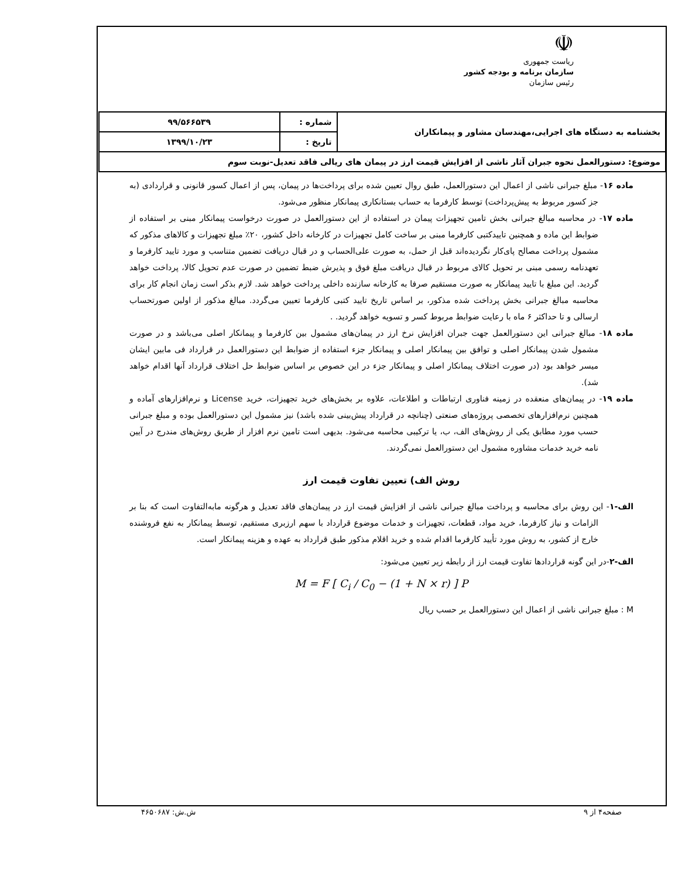☫
ریاست جمهوری
سازمان برنامه و بودجه کشور
رئیس سازمان
| بخشنامه به دستگاه های اجرایی،مهندسان مشاور و پیمانکاران | شماره : | ۹۹/۵۶۶۵۳۹ |
| | تاریخ : | ۱۳۹۹/۱۰/۲۳ |
| موضوع: دستورالعمل نحوه جبران آثار ناشی از افزایش قیمت ارز در پیمان های ریالی فاقد تعدیل-نوبت سوم | | |
ماده ۱۶- مبلغ جبرانی ناشی از اعمال این دستورالعمل، طبق روال تعیین شده برای پرداخت‌ها در پیمان، پس از اعمال کسور قانونی و قراردادی (به جز کسور مربوط به پیش‌پرداخت) توسط کارفرما به حساب بستانکاری پیمانکار منظور می‌شود.
ماده ۱۷- در محاسبه مبالغ جبرانی بخش تامین تجهیزات پیمان در استفاده از این دستورالعمل در صورت درخواست پیمانکار مبنی بر استفاده از ضوابط این ماده و همچنین تاییدکتبی کارفرما مبنی بر ساخت کامل تجهیزات در کارخانه داخل کشور، ۲۰٪ مبلغ تجهیزات و کالاهای مذکور که مشمول پرداخت مصالح پای‌کار نگردیده‌اند قبل از حمل، به صورت علی‌الحساب و در قبال دریافت تضمین متناسب و مورد تایید کارفرما و تعهدنامه رسمی مبنی بر تحویل کالای مربوط در قبال دریافت مبلغ فوق و پذیرش ضبط تضمین در صورت عدم تحویل کالا، پرداخت خواهد گردید. این مبلغ با تایید پیمانکار به صورت مستقیم صرفا به کارخانه سازنده داخلی پرداخت خواهد شد. لازم بذکر است زمان انجام کار برای محاسبه مبالغ جبرانی بخش پرداخت شده مذکور، بر اساس تاریخ تایید کتبی کارفرما تعیین می‌گردد. مبالغ مذکور از اولین صورتحساب ارسالی و تا حداکثر ۶ ماه با رعایت ضوابط مربوط کسر و تسویه خواهد گردید. .
ماده ۱۸- مبالغ جبرانی این دستورالعمل جهت جبران افزایش نرخ ارز در پیمان‌های مشمول بین کارفرما و پیمانکار اصلی می‌باشد و در صورت مشمول شدن پیمانکار اصلی و توافق بین پیمانکار اصلی و پیمانکار جزء استفاده از ضوابط این دستورالعمل در قرارداد فی مابین ایشان میسر خواهد بود (در صورت اختلاف پیمانکار اصلی و پیمانکار جزء در این خصوص بر اساس ضوابط حل اختلاف قرارداد آنها اقدام خواهد شد).
ماده ۱۹- در پیمان‌های منعقده در زمینه فناوری ارتباطات و اطلاعات، علاوه بر بخش‌های خرید تجهیزات، خرید License و نرم‌افزارهای آماده و همچنین نرم‌افزارهای تخصصی پروژه‌های صنعتی (چنانچه در قرارداد پیش‌بینی شده باشد) نیز مشمول این دستورالعمل بوده و مبلغ جبرانی حسب مورد مطابق یکی از روش‌های الف، ب، یا ترکیبی محاسبه می‌شود. بدیهی است تامین نرم افزار از طریق روش‌های مندرج در آیین نامه خرید خدمات مشاوره مشمول این دستورالعمل نمی‌گردند.
روش الف) تعیین تفاوت قیمت ارز
الف-۱- این روش برای محاسبه و پرداخت مبالغ جبرانی ناشی از افزایش قیمت ارز در پیمان‌های فاقد تعدیل و هرگونه مابه‌التفاوت است که بنا بر الزامات و نیاز کارفرما، خرید مواد، قطعات، تجهیزات و خدمات موضوع قرارداد با سهم ارزبری مستقیم، توسط پیمانکار به نفع فروشنده خارج از کشور، به روش مورد تأیید کارفرما اقدام شده و خرید اقلام مذکور طبق قرارداد به عهده و هزینه پیمانکار است.
الف-۲-در این گونه قراردادها تفاوت قیمت ارز از رابطه زیر تعیین می‌شود:
M = F [ C<sub>i</sub> / C<sub>0</sub> − (1 + N × r) ] P
M : مبلغ جبرانی ناشی از اعمال این دستورالعمل بر حسب ریال
صفحه۴ از ۹ ش.ش: ۴۶۵۰۶۸۷